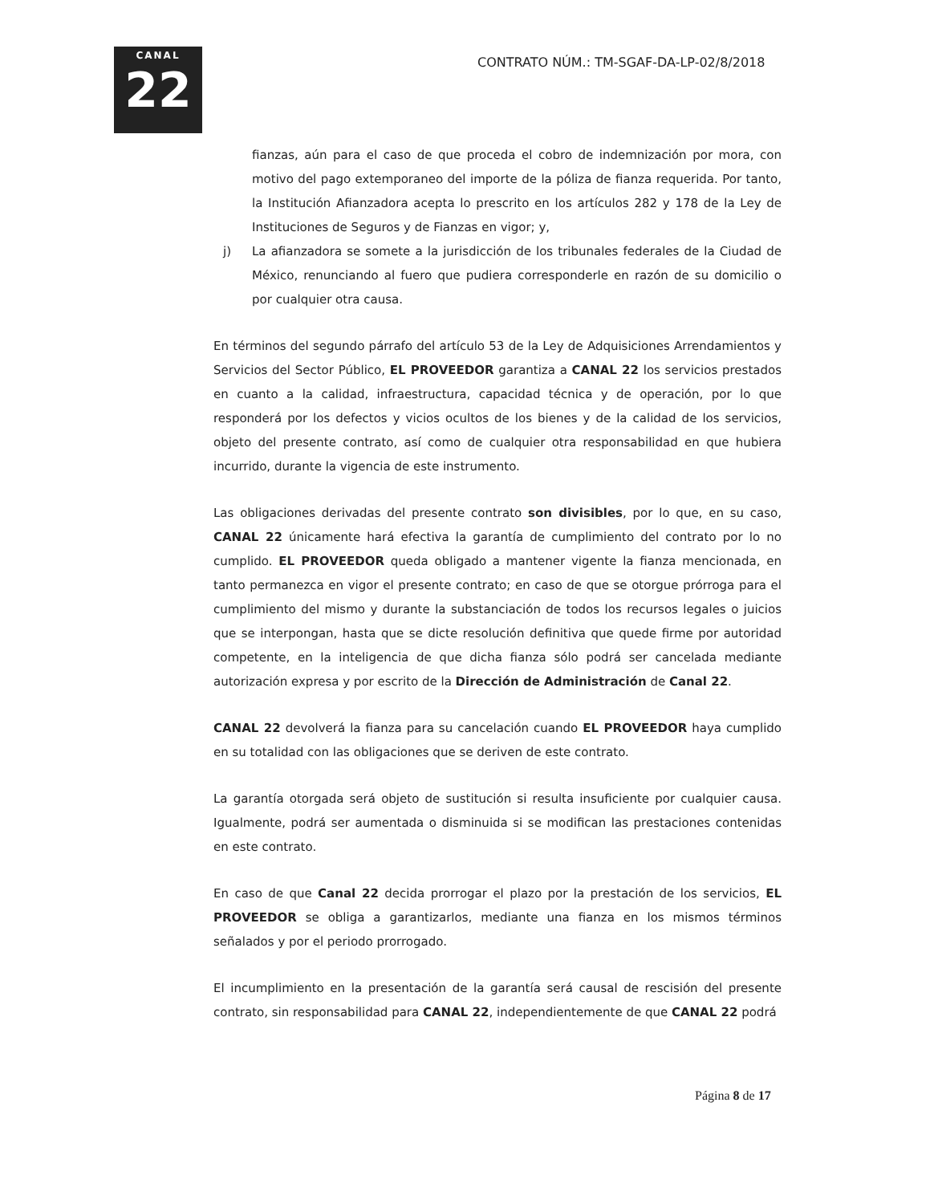CANAL
22
CONTRATO NÚM.: TM-SGAF-DA-LP-02/8/2018
fianzas, aún para el caso de que proceda el cobro de indemnización por mora, con motivo del pago extemporaneo del importe de la póliza de fianza requerida. Por tanto, la Institución Afianzadora acepta lo prescrito en los artículos 282 y 178 de la Ley de Instituciones de Seguros y de Fianzas en vigor; y,
j) La afianzadora se somete a la jurisdicción de los tribunales federales de la Ciudad de México, renunciando al fuero que pudiera corresponderle en razón de su domicilio o por cualquier otra causa.
En términos del segundo párrafo del artículo 53 de la Ley de Adquisiciones Arrendamientos y Servicios del Sector Público, EL PROVEEDOR garantiza a CANAL 22 los servicios prestados en cuanto a la calidad, infraestructura, capacidad técnica y de operación, por lo que responderá por los defectos y vicios ocultos de los bienes y de la calidad de los servicios, objeto del presente contrato, así como de cualquier otra responsabilidad en que hubiera incurrido, durante la vigencia de este instrumento.
Las obligaciones derivadas del presente contrato son divisibles, por lo que, en su caso, CANAL 22 únicamente hará efectiva la garantía de cumplimiento del contrato por lo no cumplido. EL PROVEEDOR queda obligado a mantener vigente la fianza mencionada, en tanto permanezca en vigor el presente contrato; en caso de que se otorgue prórroga para el cumplimiento del mismo y durante la substanciación de todos los recursos legales o juicios que se interpongan, hasta que se dicte resolución definitiva que quede firme por autoridad competente, en la inteligencia de que dicha fianza sólo podrá ser cancelada mediante autorización expresa y por escrito de la Dirección de Administración de Canal 22.
CANAL 22 devolverá la fianza para su cancelación cuando EL PROVEEDOR haya cumplido en su totalidad con las obligaciones que se deriven de este contrato.
La garantía otorgada será objeto de sustitución si resulta insuficiente por cualquier causa. Igualmente, podrá ser aumentada o disminuida si se modifican las prestaciones contenidas en este contrato.
En caso de que Canal 22 decida prorrogar el plazo por la prestación de los servicios, EL PROVEEDOR se obliga a garantizarlos, mediante una fianza en los mismos términos señalados y por el periodo prorrogado.
El incumplimiento en la presentación de la garantía será causal de rescisión del presente contrato, sin responsabilidad para CANAL 22, independientemente de que CANAL 22 podrá
Página 8 de 17